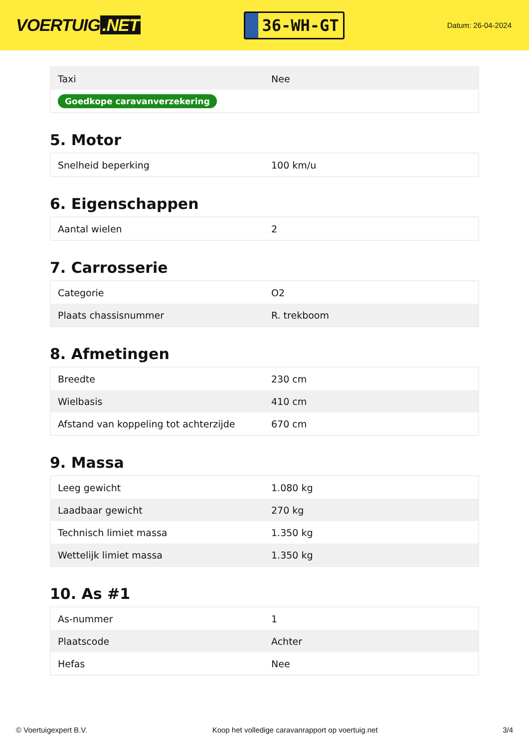VOERTUIG.NET
36-WH-GT
Datum: 26-04-2024
| Taxi | Nee |
| Goedkope caravanverzekering | |
5. Motor
| Snelheid beperking | 100 km/u |
6. Eigenschappen
| Aantal wielen | 2 |
7. Carrosserie
| Categorie | O2 |
| Plaats chassisnummer | R. trekboom |
8. Afmetingen
| Breedte | 230 cm |
| Wielbasis | 410 cm |
| Afstand van koppeling tot achterzijde | 670 cm |
9. Massa
| Leeg gewicht | 1.080 kg |
| Laadbaar gewicht | 270 kg |
| Technisch limiet massa | 1.350 kg |
| Wettelijk limiet massa | 1.350 kg |
10. As #1
| As-nummer | 1 |
| Plaatscode | Achter |
| Hefas | Nee |
© Voertuigexpert B.V. Koop het volledige caravanrapport op voertuig.net 3/4